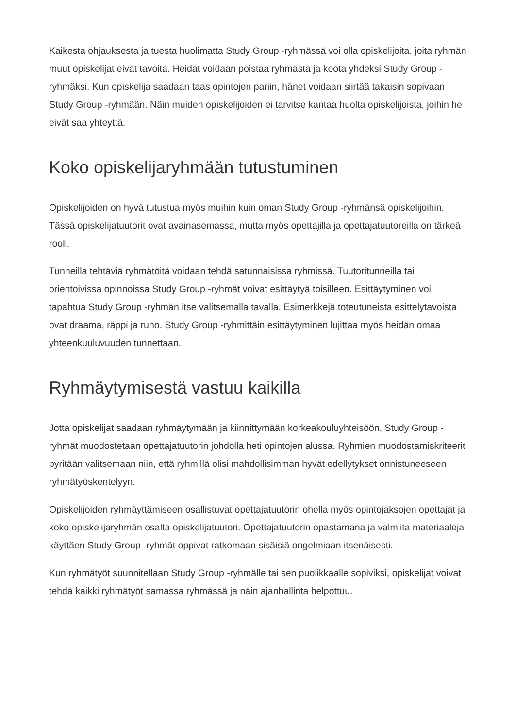Kaikesta ohjauksesta ja tuesta huolimatta Study Group -ryhmässä voi olla opiskelijoita, joita ryhmän muut opiskelijat eivät tavoita. Heidät voidaan poistaa ryhmästä ja koota yhdeksi Study Group -ryhmäksi. Kun opiskelija saadaan taas opintojen pariin, hänet voidaan siirtää takaisin sopivaan Study Group -ryhmään. Näin muiden opiskelijoiden ei tarvitse kantaa huolta opiskelijoista, joihin he eivät saa yhteyttä.
Koko opiskelijaryhmään tutustuminen
Opiskelijoiden on hyvä tutustua myös muihin kuin oman Study Group -ryhmänsä opiskelijoihin. Tässä opiskelijatuutorit ovat avainasemassa, mutta myös opettajilla ja opettajatuutoreilla on tärkeä rooli.
Tunneilla tehtäviä ryhmätöitä voidaan tehdä satunnaisissa ryhmissä. Tuutoritunneilla tai orientoivissa opinnoissa Study Group -ryhmät voivat esittäytyä toisilleen. Esittäytyminen voi tapahtua Study Group -ryhmän itse valitsemalla tavalla. Esimerkkejä toteutuneista esittelytavoista ovat draama, räppi ja runo. Study Group -ryhmittäin esittäytyminen lujittaa myös heidän omaa yhteenkuuluvuuden tunnettaan.
Ryhmäytymisestä vastuu kaikilla
Jotta opiskelijat saadaan ryhmäytymään ja kiinnittymään korkeakouluyhteisöön, Study Group -ryhmät muodostetaan opettajatuutorin johdolla heti opintojen alussa. Ryhmien muodostamiskriteerit pyritään valitsemaan niin, että ryhmillä olisi mahdollisimman hyvät edellytykset onnistuneeseen ryhmätyöskentelyyn.
Opiskelijoiden ryhmäyttämiseen osallistuvat opettajatuutorin ohella myös opintojaksojen opettajat ja koko opiskelijaryhmän osalta opiskelijatuutori. Opettajatuutorin opastamana ja valmiita materiaaleja käyttäen Study Group -ryhmät oppivat ratkomaan sisäisiä ongelmiaan itsenäisesti.
Kun ryhmätyöt suunnitellaan Study Group -ryhmälle tai sen puolikkaalle sopiviksi, opiskelijat voivat tehdä kaikki ryhmätyöt samassa ryhmässä ja näin ajanhallinta helpottuu.